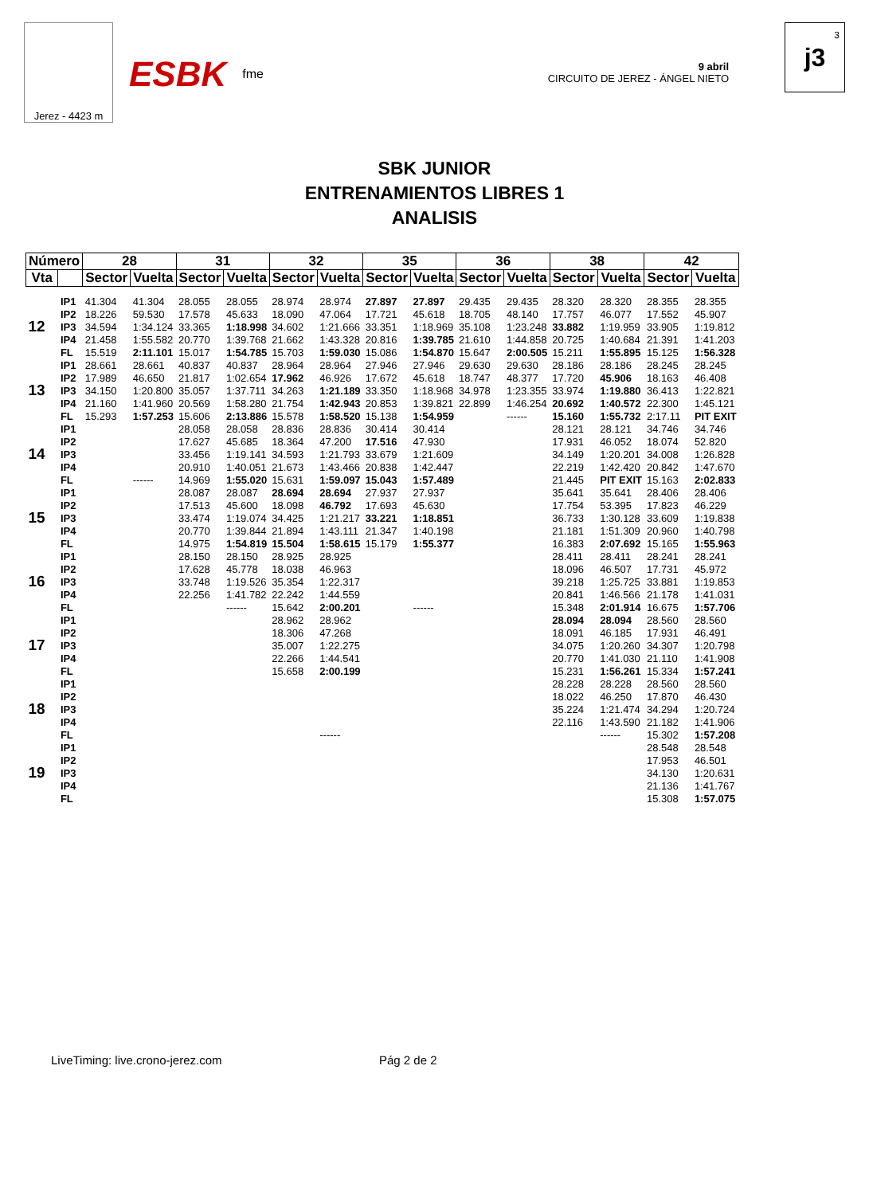Jerez - 4423 m
ESBK fme
9 abril
CIRCUITO DE JEREZ - ÁNGEL NIETO
j3<sup>3</sup>
SBK JUNIOR
ENTRENAMIENTOS LIBRES 1
ANALISIS
| Número | | 28 | | 31 | | 32 | | 35 | | 36 | | 38 | | 42 | |
| --- | --- | --- | --- | --- | --- | --- | --- | --- | --- | --- | --- | --- | --- | --- | --- |
| Vta | | Sector | Vuelta | Sector | Vuelta | Sector | Vuelta | Sector | Vuelta | Sector | Vuelta | Sector | Vuelta | Sector | Vuelta |
| 12 | IP1 | 41.304 | 41.304 | 28.055 | 28.055 | 28.974 | 28.974 | 27.897 | 27.897 | 29.435 | 29.435 | 28.320 | 28.320 | 28.355 | 28.355 |
| | IP2 | 18.226 | 59.530 | 17.578 | 45.633 | 18.090 | 47.064 | 17.721 | 45.618 | 18.705 | 48.140 | 17.757 | 46.077 | 17.552 | 45.907 |
| | IP3 | 34.594 | 1:34.124 | 33.365 | 1:18.998 | 34.602 | 1:21.666 | 33.351 | 1:18.969 | 35.108 | 1:23.248 | 33.882 | 1:19.959 | 33.905 | 1:19.812 |
| | IP4 | 21.458 | 1:55.582 | 20.770 | 1:39.768 | 21.662 | 1:43.328 | 20.816 | 1:39.785 | 21.610 | 1:44.858 | 20.725 | 1:40.684 | 21.391 | 1:41.203 |
| | FL | 15.519 | 2:11.101 | 15.017 | 1:54.785 | 15.703 | 1:59.030 | 15.086 | 1:54.870 | 15.647 | 2:00.505 | 15.211 | 1:55.895 | 15.125 | 1:56.328 |
| 13 | IP1 | 28.661 | 28.661 | 40.837 | 40.837 | 28.964 | 28.964 | 27.946 | 27.946 | 29.630 | 29.630 | 28.186 | 28.186 | 28.245 | 28.245 |
| | IP2 | 17.989 | 46.650 | 21.817 | 1:02.654 | 17.962 | 46.926 | 17.672 | 45.618 | 18.747 | 48.377 | 17.720 | 45.906 | 18.163 | 46.408 |
| | IP3 | 34.150 | 1:20.800 | 35.057 | 1:37.711 | 34.263 | 1:21.189 | 33.350 | 1:18.968 | 34.978 | 1:23.355 | 33.974 | 1:19.880 | 36.413 | 1:22.821 |
| | IP4 | 21.160 | 1:41.960 | 20.569 | 1:58.280 | 21.754 | 1:42.943 | 20.853 | 1:39.821 | 22.899 | 1:46.254 | 20.692 | 1:40.572 | 22.300 | 1:45.121 |
| | FL | 15.293 | 1:57.253 | 15.606 | 2:13.886 | 15.578 | 1:58.520 | 15.138 | 1:54.959 | | ------ | 15.160 | 1:55.732 | 2:17.11 | PIT EXIT |
| 14 | IP1 | | | 28.058 | 28.058 | 28.836 | 28.836 | 30.414 | 30.414 | | | 28.121 | 28.121 | 34.746 | 34.746 |
| | IP2 | | | 17.627 | 45.685 | 18.364 | 47.200 | 17.516 | 47.930 | | | 17.931 | 46.052 | 18.074 | 52.820 |
| | IP3 | | | 33.456 | 1:19.141 | 34.593 | 1:21.793 | 33.679 | 1:21.609 | | | 34.149 | 1:20.201 | 34.008 | 1:26.828 |
| | IP4 | | | 20.910 | 1:40.051 | 21.673 | 1:43.466 | 20.838 | 1:42.447 | | | 22.219 | 1:42.420 | 20.842 | 1:47.670 |
| | FL | | ------ | 14.969 | 1:55.020 | 15.631 | 1:59.097 | 15.043 | 1:57.489 | | | 21.445 | PIT EXIT | 15.163 | 2:02.833 |
| 15 | IP1 | | | 28.087 | 28.087 | 28.694 | 28.694 | 27.937 | 27.937 | | | 35.641 | 35.641 | 28.406 | 28.406 |
| | IP2 | | | 17.513 | 45.600 | 18.098 | 46.792 | 17.693 | 45.630 | | | 17.754 | 53.395 | 17.823 | 46.229 |
| | IP3 | | | 33.474 | 1:19.074 | 34.425 | 1:21.217 | 33.221 | 1:18.851 | | | 36.733 | 1:30.128 | 33.609 | 1:19.838 |
| | IP4 | | | 20.770 | 1:39.844 | 21.894 | 1:43.111 | 21.347 | 1:40.198 | | | 21.181 | 1:51.309 | 20.960 | 1:40.798 |
| | FL | | | 14.975 | 1:54.819 | 15.504 | 1:58.615 | 15.179 | 1:55.377 | | | 16.383 | 2:07.692 | 15.165 | 1:55.963 |
| 16 | IP1 | | | 28.150 | 28.150 | 28.925 | 28.925 | | | | | 28.411 | 28.411 | 28.241 | 28.241 |
| | IP2 | | | 17.628 | 45.778 | 18.038 | 46.963 | | | | | 18.096 | 46.507 | 17.731 | 45.972 |
| | IP3 | | | 33.748 | 1:19.526 | 35.354 | 1:22.317 | | | | | 39.218 | 1:25.725 | 33.881 | 1:19.853 |
| | IP4 | | | 22.256 | 1:41.782 | 22.242 | 1:44.559 | | | | | 20.841 | 1:46.566 | 21.178 | 1:41.031 |
| | FL | | | | ------ | 15.642 | 2:00.201 | | ------ | | | 15.348 | 2:01.914 | 16.675 | 1:57.706 |
| 17 | IP1 | | | | | 28.962 | 28.962 | | | | | 28.094 | 28.094 | 28.560 | 28.560 |
| | IP2 | | | | | 18.306 | 47.268 | | | | | 18.091 | 46.185 | 17.931 | 46.491 |
| | IP3 | | | | | 35.007 | 1:22.275 | | | | | 34.075 | 1:20.260 | 34.307 | 1:20.798 |
| | IP4 | | | | | 22.266 | 1:44.541 | | | | | 20.770 | 1:41.030 | 21.110 | 1:41.908 |
| | FL | | | | | 15.658 | 2:00.199 | | | | | 15.231 | 1:56.261 | 15.334 | 1:57.241 |
| 18 | IP1 | | | | | | | | | | | 28.228 | 28.228 | 28.560 | 28.560 |
| | IP2 | | | | | | | | | | | 18.022 | 46.250 | 17.870 | 46.430 |
| | IP3 | | | | | | | | | | | 35.224 | 1:21.474 | 34.294 | 1:20.724 |
| | IP4 | | | | | | | | | | | 22.116 | 1:43.590 | 21.182 | 1:41.906 |
| | FL | | | | | | ------ | | | | | | ------ | 15.302 | 1:57.208 |
| 19 | IP1 | | | | | | | | | | | | | 28.548 | 28.548 |
| | IP2 | | | | | | | | | | | | | 17.953 | 46.501 |
| | IP3 | | | | | | | | | | | | | 34.130 | 1:20.631 |
| | IP4 | | | | | | | | | | | | | 21.136 | 1:41.767 |
| | FL | | | | | | | | | | | | | 15.308 | 1:57.075 |
LiveTiming: live.crono-jerez.com
Pág 2 de 2